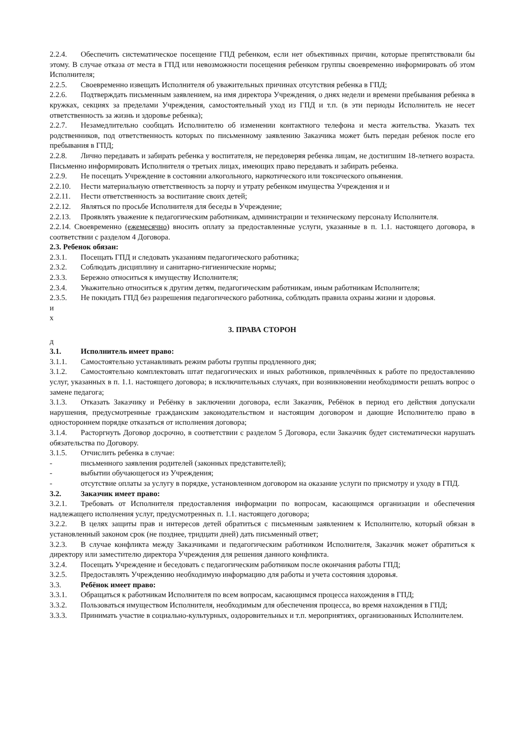2.2.4. Обеспечить систематическое посещение ГПД ребенком, если нет объективных причин, которые препятствовали бы этому. В случае отказа от места в ГПД или невозможности посещения ребенком группы своевременно информировать об этом Исполнителя;
2.2.5. Своевременно извещать Исполнителя об уважительных причинах отсутствия ребенка в ГПД;
2.2.6. Подтверждать письменным заявлением, на имя директора Учреждения, о днях недели и времени пребывания ребенка в кружках, секциях за пределами Учреждения, самостоятельный уход из ГПД и т.п. (в эти периоды Исполнитель не несет ответственность за жизнь и здоровье ребенка);
2.2.7. Незамедлительно сообщать Исполнителю об изменении контактного телефона и места жительства. Указать тех родственников, под ответственность которых по письменному заявлению Заказчика может быть передан ребенок после его пребывания в ГПД;
2.2.8. Лично передавать и забирать ребенка у воспитателя, не передоверяя ребенка лицам, не достигшим 18-летнего возраста. Письменно информировать Исполнителя о третьих лицах, имеющих право передавать и забирать ребенка.
2.2.9. Не посещать Учреждение в состоянии алкогольного, наркотического или токсического опьянения.
2.2.10. Нести материальную ответственность за порчу и утрату ребенком имущества Учреждения и и
2.2.11. Нести ответственность за воспитание своих детей;
2.2.12. Являться по просьбе Исполнителя для беседы в Учреждение;
2.2.13. Проявлять уважение к педагогическим работникам, администрации и техническому персоналу Исполнителя.
2.2.14. Своевременно (ежемесячно) вносить оплату за предоставленные услуги, указанные в п. 1.1. настоящего договора, в соответствии с разделом 4 Договора.
2.3. Ребенок обязан:
2.3.1. Посещать ГПД и следовать указаниям педагогического работника;
2.3.2. Соблюдать дисциплину и санитарно-гигиенические нормы;
2.3.3. Бережно относиться к имуществу Исполнителя;
2.3.4. Уважительно относиться к другим детям, педагогическим работникам, иным работникам Исполнителя;
2.3.5. Не покидать ГПД без разрешения педагогического работника, соблюдать правила охраны жизни и здоровья.
и
х
3. ПРАВА СТОРОН
д
3.1. Исполнитель имеет право:
3.1.1. Самостоятельно устанавливать режим работы группы продленного дня;
3.1.2. Самостоятельно комплектовать штат педагогических и иных работников, привлечённых к работе по предоставлению услуг, указанных в п. 1.1. настоящего договора; в исключительных случаях, при возникновении необходимости решать вопрос о замене педагога;
3.1.3. Отказать Заказчику и Ребёнку в заключении договора, если Заказчик, Ребёнок в период его действия допускали нарушения, предусмотренные гражданским законодательством и настоящим договором и дающие Исполнителю право в одностороннем порядке отказаться от исполнения договора;
3.1.4. Расторгнуть Договор досрочно, в соответствии с разделом 5 Договора, если Заказчик будет систематически нарушать обязательства по Договору.
3.1.5. Отчислить ребенка в случае:
- письменного заявления родителей (законных представителей);
- выбытии обучающегося из Учреждения;
- отсутствие оплаты за услугу в порядке, установленном договором на оказание услуги по присмотру и уходу в ГПД.
3.2. Заказчик имеет право:
3.2.1. Требовать от Исполнителя предоставления информации по вопросам, касающимся организации и обеспечения надлежащего исполнения услуг, предусмотренных п. 1.1. настоящего договора;
3.2.2. В целях защиты прав и интересов детей обратиться с письменным заявлением к Исполнителю, который обязан в установленный законом срок (не позднее, тридцати дней) дать письменный ответ;
3.2.3. В случае конфликта между Заказчиками и педагогическим работником Исполнителя, Заказчик может обратиться к директору или заместителю директора Учреждения для решения данного конфликта.
3.2.4. Посещать Учреждение и беседовать с педагогическим работником после окончания работы ГПД;
3.2.5. Предоставлять Учреждению необходимую информацию для работы и учета состояния здоровья.
3.3. Ребёнок имеет право:
3.3.1. Обращаться к работникам Исполнителя по всем вопросам, касающимся процесса нахождения в ГПД;
3.3.2. Пользоваться имуществом Исполнителя, необходимым для обеспечения процесса, во время нахождения в ГПД;
3.3.3. Принимать участие в социально-культурных, оздоровительных и т.п. мероприятиях, организованных Исполнителем.